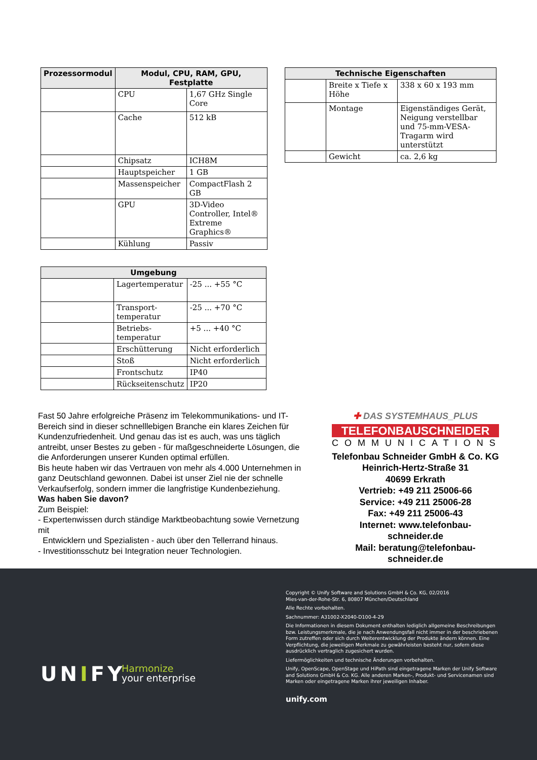| Prozessormodul | Modul, CPU, RAM, GPU, Festplatte | |
| --- | --- | --- |
| | CPU | 1,67 GHz Single Core |
| | Cache | 512 kB |
| | Chipsatz | ICH8M |
| | Hauptspeicher | 1 GB |
| | Massenspeicher | CompactFlash 2 GB |
| | GPU | 3D-Video Controller, Intel® Extreme Graphics® |
| | Kühlung | Passiv |
| Technische Eigenschaften | | |
| --- | --- | --- |
| | Breite x Tiefe x Höhe | 338 x 60 x 193 mm |
| | Montage | Eigenständiges Gerät, Neigung verstellbar und 75-mm-VESA-Tragarm wird unterstützt |
| | Gewicht | ca. 2,6 kg |
| Umgebung | | |
| --- | --- | --- |
| | Lagertemperatur | -25 ... +55 °C |
| | Transport-temperatur | -25 ... +70 °C |
| | Betriebs-temperatur | +5 ... +40 °C |
| | Erschütterung | Nicht erforderlich |
| | Stoß | Nicht erforderlich |
| | Frontschutz | IP40 |
| | Rückseitenschutz | IP20 |
Fast 50 Jahre erfolgreiche Präsenz im Telekommunikations- und IT-Bereich sind in dieser schnelllebigen Branche ein klares Zeichen für Kundenzufriedenheit. Und genau das ist es auch, was uns täglich antreibt, unser Bestes zu geben - für maßgeschneiderte Lösungen, die die Anforderungen unserer Kunden optimal erfüllen.
Bis heute haben wir das Vertrauen von mehr als 4.000 Unternehmen in ganz Deutschland gewonnen. Dabei ist unser Ziel nie der schnelle Verkaufserfolg, sondern immer die langfristige Kundenbeziehung.
Was haben Sie davon?
Zum Beispiel:
- Expertenwissen durch ständige Marktbeobachtung sowie Vernetzung mit
Entwicklern und Spezialisten - auch über den Tellerrand hinaus.
- Investitionsschutz bei Integration neuer Technologien.
✚ DAS SYSTEMHAUS_PLUS
TELEFONBAUSCHNEIDER
COMMUNICATIONS
Telefonbau Schneider GmbH & Co. KG
Heinrich-Hertz-Straße 31
40699 Erkrath
Vertrieb: +49 211 25006-66
Service: +49 211 25006-28
Fax: +49 211 25006-43
Internet: www.telefonbau-schneider.de
Mail: beratung@telefonbau-schneider.de
UNIFY
Harmonize
your enterprise
Copyright © Unify Software and Solutions GmbH & Co. KG, 02/2016
Mies-van-der-Rohe-Str. 6, 80807 München/Deutschland
Alle Rechte vorbehalten.
Sachnummer: A31002-X2040-D100-4-29
Die Informationen in diesem Dokument enthalten lediglich allgemeine Beschreibungen bzw. Leistungsmerkmale, die je nach Anwendungsfall nicht immer in der beschriebenen Form zutreffen oder sich durch Weiterentwicklung der Produkte ändern können. Eine Verpflichtung, die jeweiligen Merkmale zu gewährleisten besteht nur, sofern diese ausdrücklich vertraglich zugesichert wurden.
Liefermöglichkeiten und technische Änderungen vorbehalten.
Unify, OpenScape, OpenStage und HiPath sind eingetragene Marken der Unify Software and Solutions GmbH & Co. KG. Alle anderen Marken-, Produkt- und Servicenamen sind Marken oder eingetragene Marken ihrer jeweiligen Inhaber.
unify.com